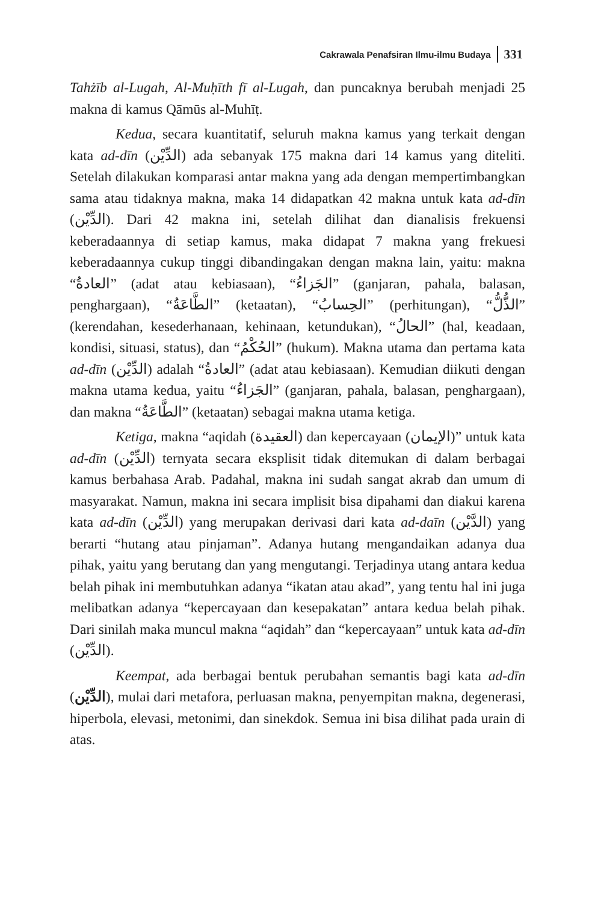Cakrawala Penafsiran Ilmu-ilmu Budaya 331
Tahżīb al-Lugah, Al-Muḥīth fī al-Lugah, dan puncaknya berubah menjadi 25 makna di kamus Qāmūs al-Muhīṭ.
Kedua, secara kuantitatif, seluruh makna kamus yang terkait dengan kata ad-dīn (الدِّيْن) ada sebanyak 175 makna dari 14 kamus yang diteliti. Setelah dilakukan komparasi antar makna yang ada dengan mempertimbangkan sama atau tidaknya makna, maka 14 didapatkan 42 makna untuk kata ad-dīn (الدِّيْن). Dari 42 makna ini, setelah dilihat dan dianalisis frekuensi keberadaannya di setiap kamus, maka didapat 7 makna yang frekuesi keberadaannya cukup tinggi dibandingakan dengan makna lain, yaitu: makna “العادةُ” (adat atau kebiasaan), “الجَزاءُ” (ganjaran, pahala, balasan, penghargaan), “الطَّاعَةُ” (ketaatan), “الحِسابُ” (perhitungan), “الذُّلُّ” (kerendahan, kesederhanaan, kehinaan, ketundukan), “الحالُ” (hal, keadaan, kondisi, situasi, status), dan “الحُكْمُ” (hukum). Makna utama dan pertama kata ad-dīn (الدِّيْن) adalah “العادةُ” (adat atau kebiasaan). Kemudian diikuti dengan makna utama kedua, yaitu “الجَزاءُ” (ganjaran, pahala, balasan, penghargaan), dan makna “الطَّاعَةُ” (ketaatan) sebagai makna utama ketiga.
Ketiga, makna “aqidah (العقيدة) dan kepercayaan (الإيمان)” untuk kata ad-dīn (الدِّيْن) ternyata secara eksplisit tidak ditemukan di dalam berbagai kamus berbahasa Arab. Padahal, makna ini sudah sangat akrab dan umum di masyarakat. Namun, makna ini secara implisit bisa dipahami dan diakui karena kata ad-dīn (الدِّيْن) yang merupakan derivasi dari kata ad-daīn (الدَّيْن) yang berarti “hutang atau pinjaman”. Adanya hutang mengandaikan adanya dua pihak, yaitu yang berutang dan yang mengutangi. Terjadinya utang antara kedua belah pihak ini membutuhkan adanya “ikatan atau akad”, yang tentu hal ini juga melibatkan adanya “kepercayaan dan kesepakatan” antara kedua belah pihak. Dari sinilah maka muncul makna “aqidah” dan “kepercayaan” untuk kata ad-dīn (الدِّيْن).
Keempat, ada berbagai bentuk perubahan semantis bagi kata ad-dīn (الدِّيْن), mulai dari metafora, perluasan makna, penyempitan makna, degenerasi, hiperbola, elevasi, metonimi, dan sinekdok. Semua ini bisa dilihat pada urain di atas.